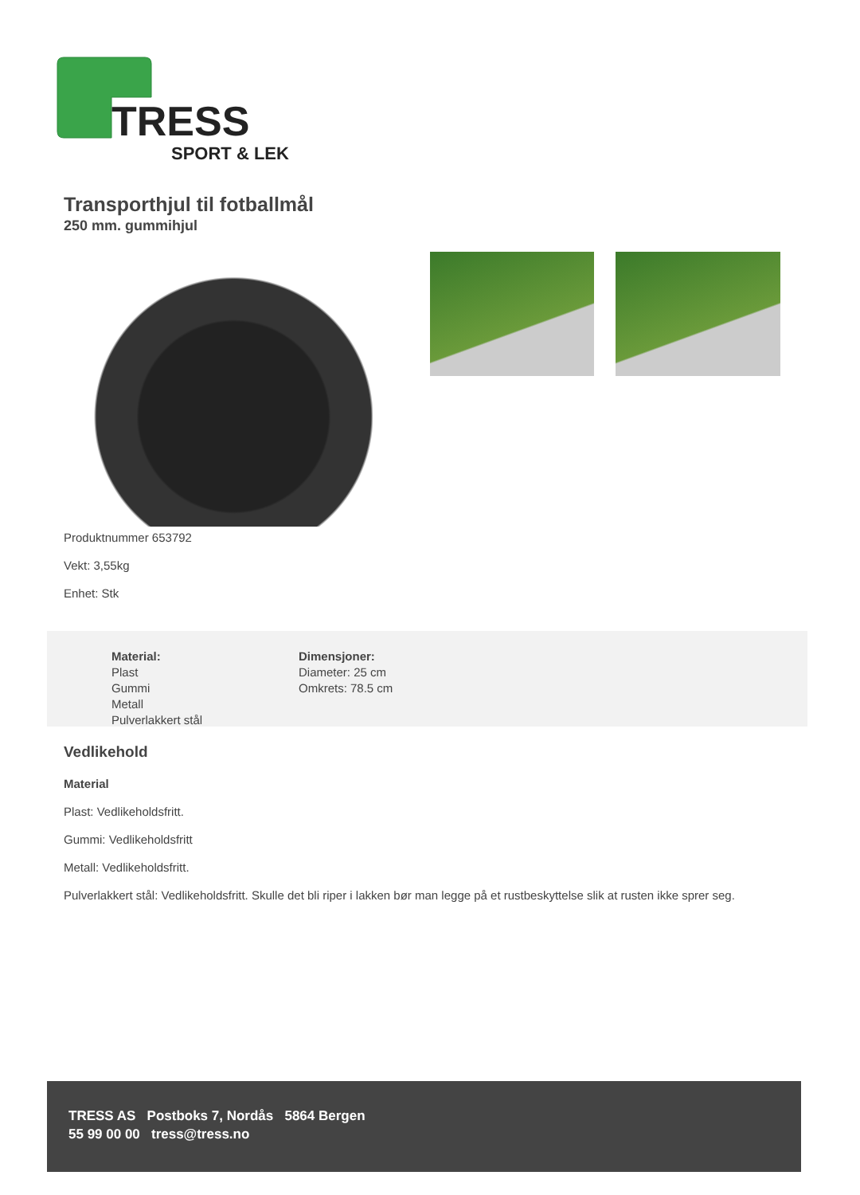TRESS
SPORT & LEK
Transporthjul til fotballmål
250 mm. gummihjul
Produktnummer 653792
Vekt: 3,55kg
Enhet: Stk
Material:
Plast
Gummi
Metall
Pulverlakkert stål
Dimensjoner:
Diameter: 25 cm
Omkrets: 78.5 cm
Vedlikehold
Material
Plast: Vedlikeholdsfritt.
Gummi: Vedlikeholdsfritt
Metall: Vedlikeholdsfritt.
Pulverlakkert stål: Vedlikeholdsfritt. Skulle det bli riper i lakken bør man legge på et rustbeskyttelse slik at rusten ikke sprer seg.
TRESS AS Postboks 7, Nordås 5864 Bergen
55 99 00 00 tress@tress.no